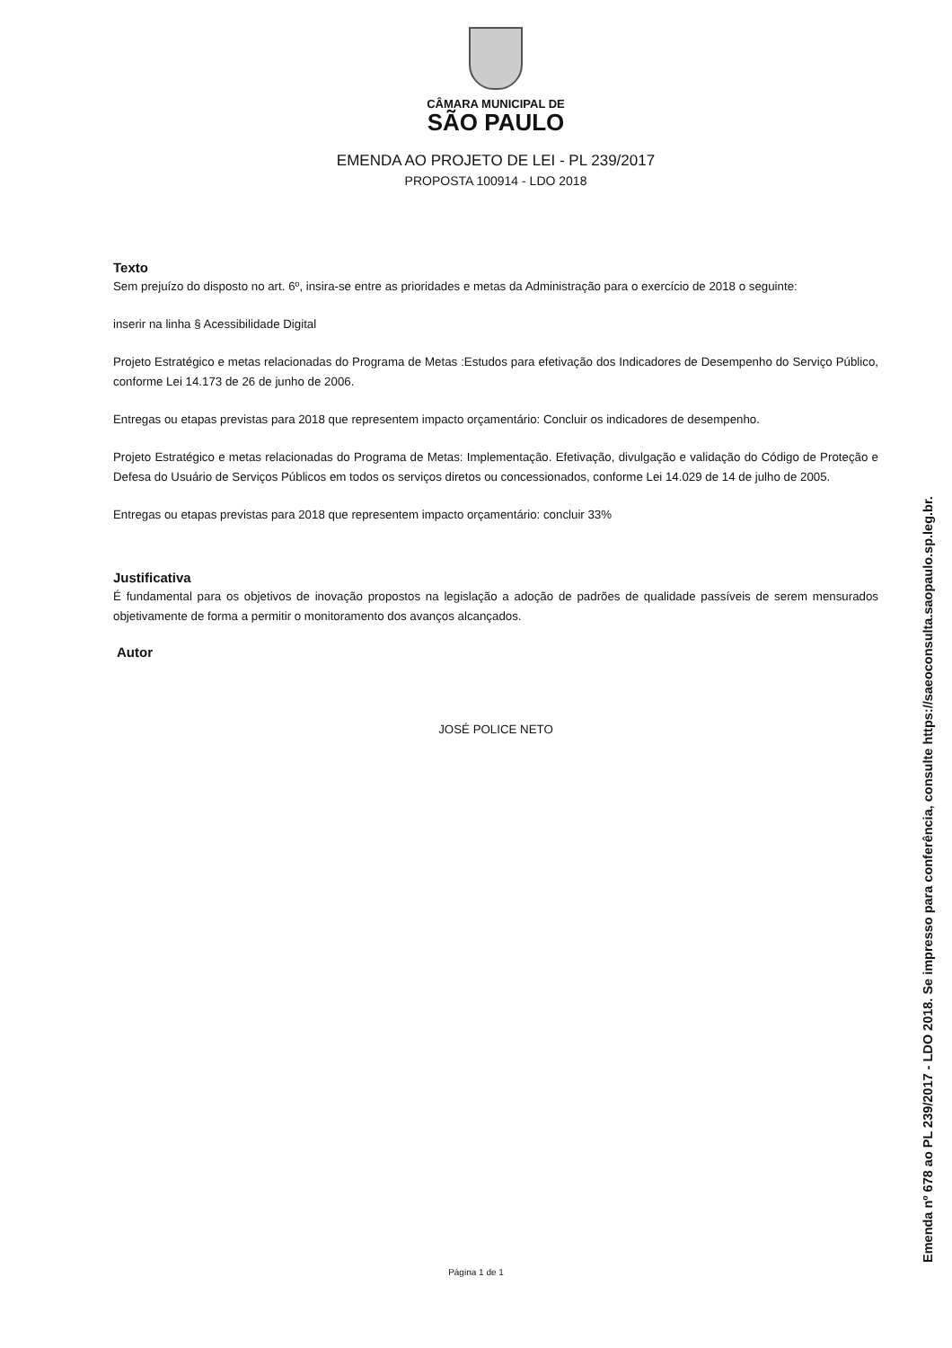CÂMARA MUNICIPAL DE
SÃO PAULO
EMENDA AO PROJETO DE LEI - PL 239/2017
PROPOSTA 100914 - LDO 2018
Texto
Sem prejuízo do disposto no art. 6º, insira-se entre as prioridades e metas da Administração para o exercício de 2018 o seguinte:
inserir na linha § Acessibilidade Digital
Projeto Estratégico e metas relacionadas do Programa de Metas :Estudos para efetivação dos Indicadores de Desempenho do Serviço Público, conforme Lei 14.173 de 26 de junho de 2006.
Entregas ou etapas previstas para 2018 que representem impacto orçamentário: Concluir os indicadores de desempenho.
Projeto Estratégico e metas relacionadas do Programa de Metas: Implementação. Efetivação, divulgação e validação do Código de Proteção e Defesa do Usuário de Serviços Públicos em todos os serviços diretos ou concessionados, conforme Lei 14.029 de 14 de julho de 2005.
Entregas ou etapas previstas para 2018 que representem impacto orçamentário: concluir 33%
Justificativa
É fundamental para os objetivos de inovação propostos na legislação a adoção de padrões de qualidade passíveis de serem mensurados objetivamente de forma a permitir o monitoramento dos avanços alcançados.
Autor
JOSÉ POLICE NETO
Página 1 de 1 Emenda nº 678 ao PL 239/2017 - LDO 2018. Se impresso para conferência, consulte https://saeoconsulta.saopaulo.sp.leg.br.